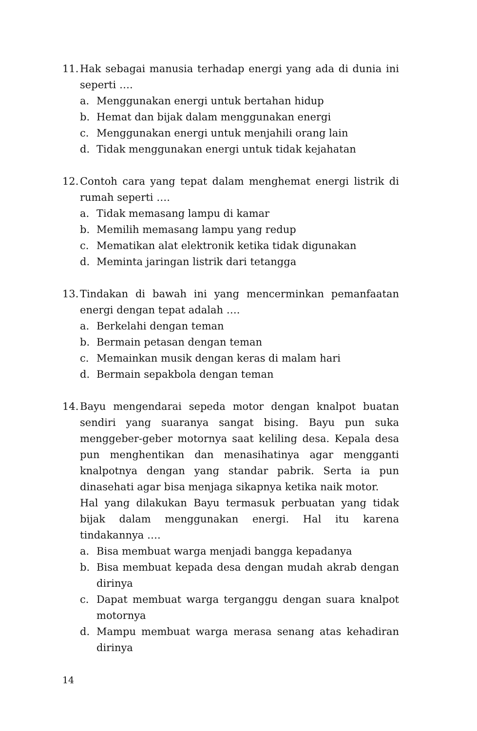11.
Hak sebagai manusia terhadap energi yang ada di dunia ini seperti ….
a. Menggunakan energi untuk bertahan hidup
b. Hemat dan bijak dalam menggunakan energi
c. Menggunakan energi untuk menjahili orang lain
d. Tidak menggunakan energi untuk tidak kejahatan
12.
Contoh cara yang tepat dalam menghemat energi listrik di rumah seperti ….
a. Tidak memasang lampu di kamar
b. Memilih memasang lampu yang redup
c. Mematikan alat elektronik ketika tidak digunakan
d. Meminta jaringan listrik dari tetangga
13.
Tindakan di bawah ini yang mencerminkan pemanfaatan energi dengan tepat adalah ….
a. Berkelahi dengan teman
b. Bermain petasan dengan teman
c. Memainkan musik dengan keras di malam hari
d. Bermain sepakbola dengan teman
14.
Bayu mengendarai sepeda motor dengan knalpot buatan sendiri yang suaranya sangat bising. Bayu pun suka menggeber-geber motornya saat keliling desa. Kepala desa pun menghentikan dan menasihatinya agar mengganti knalpotnya dengan yang standar pabrik. Serta ia pun dinasehati agar bisa menjaga sikapnya ketika naik motor.
Hal yang dilakukan Bayu termasuk perbuatan yang tidak bijak dalam menggunakan energi. Hal itu karena tindakannya ….
a. Bisa membuat warga menjadi bangga kepadanya
b. Bisa membuat kepada desa dengan mudah akrab dengan dirinya
c. Dapat membuat warga terganggu dengan suara knalpot motornya
d. Mampu membuat warga merasa senang atas kehadiran dirinya
14